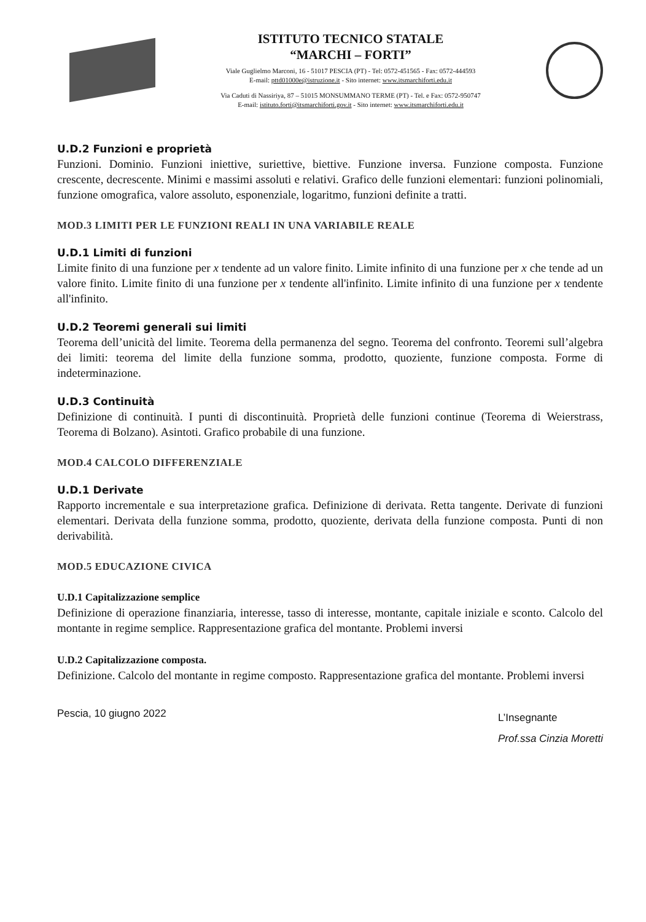ISTITUTO TECNICO STATALE
“MARCHI – FORTI”
Viale Guglielmo Marconi, 16 - 51017 PESCIA (PT) - Tel: 0572-451565 - Fax: 0572-444593
E-mail: pttd01000e@istruzione.it - Sito internet: www.itsmarchiforti.edu.it
Via Caduti di Nassiriya, 87 – 51015 MONSUMMANO TERME (PT) - Tel. e Fax: 0572-950747
E-mail: istituto.forti@itsmarchiforti.gov.it - Sito internet: www.itsmarchiforti.edu.it
U.D.2 Funzioni e proprietà
Funzioni. Dominio. Funzioni iniettive, suriettive, biettive. Funzione inversa. Funzione composta. Funzione crescente, decrescente. Minimi e massimi assoluti e relativi. Grafico delle funzioni elementari: funzioni polinomiali, funzione omografica, valore assoluto, esponenziale, logaritmo, funzioni definite a tratti.
MOD.3 LIMITI PER LE FUNZIONI REALI IN UNA VARIABILE REALE
U.D.1 Limiti di funzioni
Limite finito di una funzione per x tendente ad un valore finito. Limite infinito di una funzione per x che tende ad un valore finito. Limite finito di una funzione per x tendente all'infinito. Limite infinito di una funzione per x tendente all'infinito.
U.D.2 Teoremi generali sui limiti
Teorema dell’unicità del limite. Teorema della permanenza del segno. Teorema del confronto. Teoremi sull’algebra dei limiti: teorema del limite della funzione somma, prodotto, quoziente, funzione composta. Forme di indeterminazione.
U.D.3 Continuità
Definizione di continuità. I punti di discontinuità. Proprietà delle funzioni continue (Teorema di Weierstrass, Teorema di Bolzano). Asintoti. Grafico probabile di una funzione.
MOD.4 CALCOLO DIFFERENZIALE
U.D.1 Derivate
Rapporto incrementale e sua interpretazione grafica. Definizione di derivata. Retta tangente. Derivate di funzioni elementari. Derivata della funzione somma, prodotto, quoziente, derivata della funzione composta. Punti di non derivabilità.
MOD.5 EDUCAZIONE CIVICA
U.D.1 Capitalizzazione semplice
Definizione di operazione finanziaria, interesse, tasso di interesse, montante, capitale iniziale e sconto. Calcolo del montante in regime semplice. Rappresentazione grafica del montante. Problemi inversi
U.D.2 Capitalizzazione composta.
Definizione. Calcolo del montante in regime composto. Rappresentazione grafica del montante. Problemi inversi
Pescia, 10 giugno 2022
L’Insegnante
Prof.ssa Cinzia Moretti